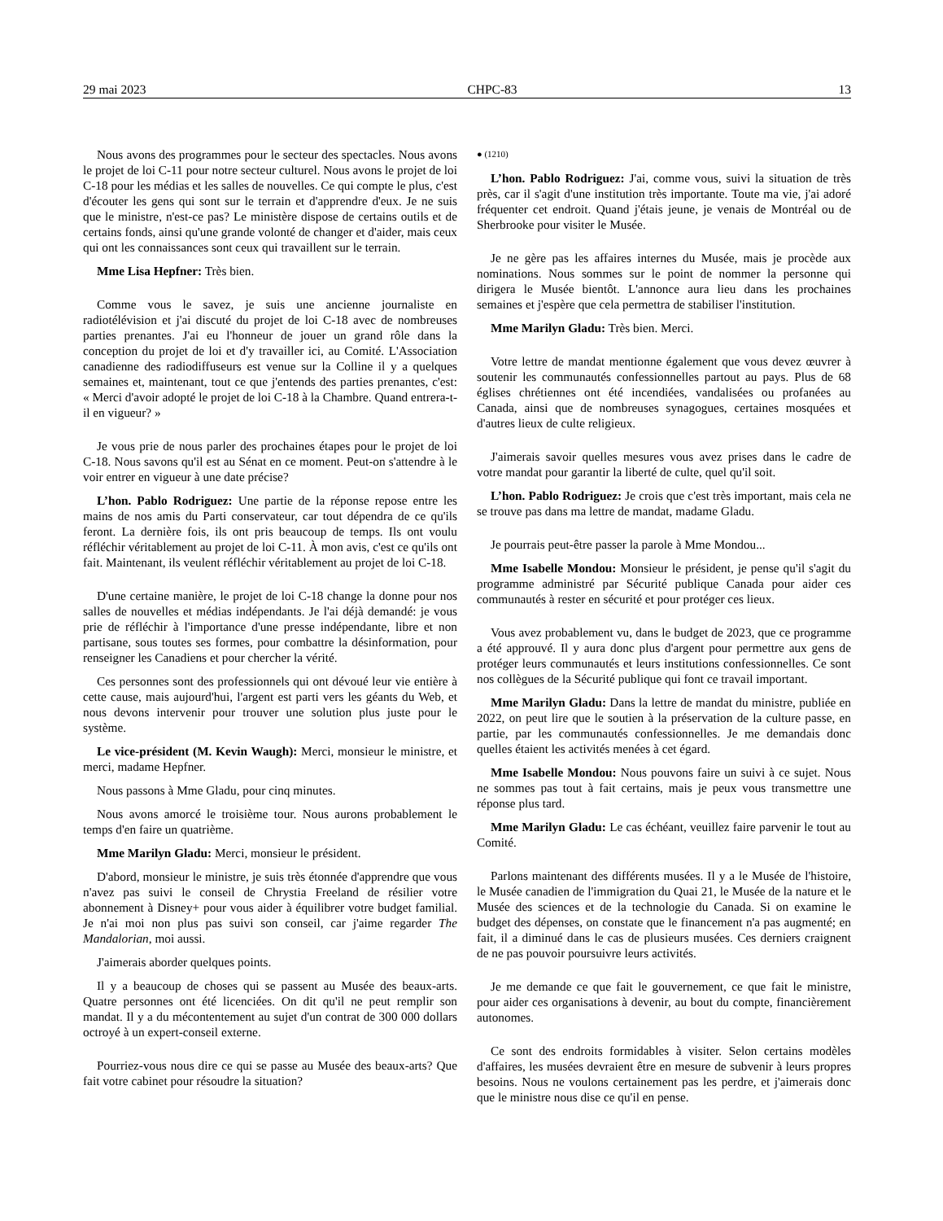29 mai 2023 CHPC-83 13
Nous avons des programmes pour le secteur des spectacles. Nous avons le projet de loi C-11 pour notre secteur culturel. Nous avons le projet de loi C-18 pour les médias et les salles de nouvelles. Ce qui compte le plus, c'est d'écouter les gens qui sont sur le terrain et d'apprendre d'eux. Je ne suis que le ministre, n'est-ce pas? Le ministère dispose de certains outils et de certains fonds, ainsi qu'une grande volonté de changer et d'aider, mais ceux qui ont les connaissances sont ceux qui travaillent sur le terrain.
Mme Lisa Hepfner: Très bien.
Comme vous le savez, je suis une ancienne journaliste en radiotélévision et j'ai discuté du projet de loi C-18 avec de nombreuses parties prenantes. J'ai eu l'honneur de jouer un grand rôle dans la conception du projet de loi et d'y travailler ici, au Comité. L'Association canadienne des radiodiffuseurs est venue sur la Colline il y a quelques semaines et, maintenant, tout ce que j'entends des parties prenantes, c'est: « Merci d'avoir adopté le projet de loi C-18 à la Chambre. Quand entrera-t-il en vigueur? »
Je vous prie de nous parler des prochaines étapes pour le projet de loi C-18. Nous savons qu'il est au Sénat en ce moment. Peut-on s'attendre à le voir entrer en vigueur à une date précise?
L’hon. Pablo Rodriguez: Une partie de la réponse repose entre les mains de nos amis du Parti conservateur, car tout dépendra de ce qu'ils feront. La dernière fois, ils ont pris beaucoup de temps. Ils ont voulu réfléchir véritablement au projet de loi C-11. À mon avis, c'est ce qu'ils ont fait. Maintenant, ils veulent réfléchir véritablement au projet de loi C-18.
D'une certaine manière, le projet de loi C-18 change la donne pour nos salles de nouvelles et médias indépendants. Je l'ai déjà demandé: je vous prie de réfléchir à l'importance d'une presse indépendante, libre et non partisane, sous toutes ses formes, pour combattre la désinformation, pour renseigner les Canadiens et pour chercher la vérité.
Ces personnes sont des professionnels qui ont dévoué leur vie entière à cette cause, mais aujourd'hui, l'argent est parti vers les géants du Web, et nous devons intervenir pour trouver une solution plus juste pour le système.
Le vice-président (M. Kevin Waugh): Merci, monsieur le ministre, et merci, madame Hepfner.
Nous passons à Mme Gladu, pour cinq minutes.
Nous avons amorcé le troisième tour. Nous aurons probablement le temps d'en faire un quatrième.
Mme Marilyn Gladu: Merci, monsieur le président.
D'abord, monsieur le ministre, je suis très étonnée d'apprendre que vous n'avez pas suivi le conseil de Chrystia Freeland de résilier votre abonnement à Disney+ pour vous aider à équilibrer votre budget familial. Je n'ai moi non plus pas suivi son conseil, car j'aime regarder The Mandalorian, moi aussi.
J'aimerais aborder quelques points.
Il y a beaucoup de choses qui se passent au Musée des beaux-arts. Quatre personnes ont été licenciées. On dit qu'il ne peut remplir son mandat. Il y a du mécontentement au sujet d'un contrat de 300 000 dollars octroyé à un expert-conseil externe.
Pourriez-vous nous dire ce qui se passe au Musée des beaux-arts? Que fait votre cabinet pour résoudre la situation?
● (1210)
L’hon. Pablo Rodriguez: J'ai, comme vous, suivi la situation de très près, car il s'agit d'une institution très importante. Toute ma vie, j'ai adoré fréquenter cet endroit. Quand j'étais jeune, je venais de Montréal ou de Sherbrooke pour visiter le Musée.
Je ne gère pas les affaires internes du Musée, mais je procède aux nominations. Nous sommes sur le point de nommer la personne qui dirigera le Musée bientôt. L'annonce aura lieu dans les prochaines semaines et j'espère que cela permettra de stabiliser l'institution.
Mme Marilyn Gladu: Très bien. Merci.
Votre lettre de mandat mentionne également que vous devez œuvrer à soutenir les communautés confessionnelles partout au pays. Plus de 68 églises chrétiennes ont été incendiées, vandalisées ou profanées au Canada, ainsi que de nombreuses synagogues, certaines mosquées et d'autres lieux de culte religieux.
J'aimerais savoir quelles mesures vous avez prises dans le cadre de votre mandat pour garantir la liberté de culte, quel qu'il soit.
L’hon. Pablo Rodriguez: Je crois que c'est très important, mais cela ne se trouve pas dans ma lettre de mandat, madame Gladu.
Je pourrais peut-être passer la parole à Mme Mondou...
Mme Isabelle Mondou: Monsieur le président, je pense qu'il s'agit du programme administré par Sécurité publique Canada pour aider ces communautés à rester en sécurité et pour protéger ces lieux.
Vous avez probablement vu, dans le budget de 2023, que ce programme a été approuvé. Il y aura donc plus d'argent pour permettre aux gens de protéger leurs communautés et leurs institutions confessionnelles. Ce sont nos collègues de la Sécurité publique qui font ce travail important.
Mme Marilyn Gladu: Dans la lettre de mandat du ministre, publiée en 2022, on peut lire que le soutien à la préservation de la culture passe, en partie, par les communautés confessionnelles. Je me demandais donc quelles étaient les activités menées à cet égard.
Mme Isabelle Mondou: Nous pouvons faire un suivi à ce sujet. Nous ne sommes pas tout à fait certains, mais je peux vous transmettre une réponse plus tard.
Mme Marilyn Gladu: Le cas échéant, veuillez faire parvenir le tout au Comité.
Parlons maintenant des différents musées. Il y a le Musée de l'histoire, le Musée canadien de l'immigration du Quai 21, le Musée de la nature et le Musée des sciences et de la technologie du Canada. Si on examine le budget des dépenses, on constate que le financement n'a pas augmenté; en fait, il a diminué dans le cas de plusieurs musées. Ces derniers craignent de ne pas pouvoir poursuivre leurs activités.
Je me demande ce que fait le gouvernement, ce que fait le ministre, pour aider ces organisations à devenir, au bout du compte, financièrement autonomes.
Ce sont des endroits formidables à visiter. Selon certains modèles d'affaires, les musées devraient être en mesure de subvenir à leurs propres besoins. Nous ne voulons certainement pas les perdre, et j'aimerais donc que le ministre nous dise ce qu'il en pense.